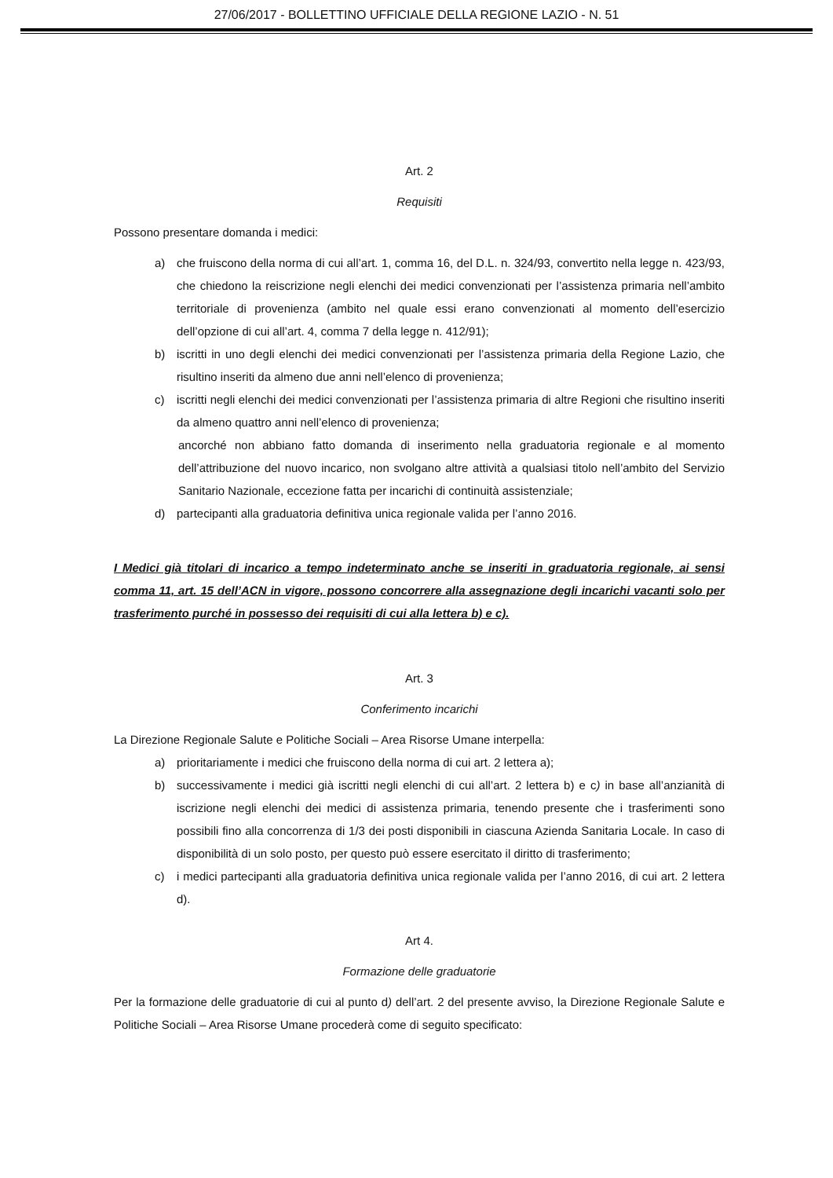27/06/2017 - BOLLETTINO UFFICIALE DELLA REGIONE LAZIO - N. 51
Art. 2
Requisiti
Possono presentare domanda i medici:
a) che fruiscono della norma di cui all’art. 1, comma 16, del D.L. n. 324/93, convertito nella legge n. 423/93, che chiedono la reiscrizione negli elenchi dei medici convenzionati per l’assistenza primaria nell’ambito territoriale di provenienza (ambito nel quale essi erano convenzionati al momento dell’esercizio dell’opzione di cui all’art. 4, comma 7 della legge n. 412/91);
b) iscritti in uno degli elenchi dei medici convenzionati per l’assistenza primaria della Regione Lazio, che risultino inseriti da almeno due anni nell’elenco di provenienza;
c) iscritti negli elenchi dei medici convenzionati per l’assistenza primaria di altre Regioni che risultino inseriti da almeno quattro anni nell’elenco di provenienza;
ancorché non abbiano fatto domanda di inserimento nella graduatoria regionale e al momento dell’attribuzione del nuovo incarico, non svolgano altre attività a qualsiasi titolo nell’ambito del Servizio Sanitario Nazionale, eccezione fatta per incarichi di continuità assistenziale;
d) partecipanti alla graduatoria definitiva unica regionale valida per l’anno 2016.
I Medici già titolari di incarico a tempo indeterminato anche se inseriti in graduatoria regionale, ai sensi comma 11, art. 15 dell’ACN in vigore, possono concorrere alla assegnazione degli incarichi vacanti solo per trasferimento purché in possesso dei requisiti di cui alla lettera b) e c).
Art. 3
Conferimento incarichi
La Direzione Regionale Salute e Politiche Sociali – Area Risorse Umane interpella:
a) prioritariamente i medici che fruiscono della norma di cui art. 2 lettera a);
b) successivamente i medici già iscritti negli elenchi di cui all’art. 2 lettera b) e c) in base all’anzianità di iscrizione negli elenchi dei medici di assistenza primaria, tenendo presente che i trasferimenti sono possibili fino alla concorrenza di 1/3 dei posti disponibili in ciascuna Azienda Sanitaria Locale. In caso di disponibilità di un solo posto, per questo può essere esercitato il diritto di trasferimento;
c) i medici partecipanti alla graduatoria definitiva unica regionale valida per l’anno 2016, di cui art. 2 lettera d).
Art 4.
Formazione delle graduatorie
Per la formazione delle graduatorie di cui al punto d) dell’art. 2 del presente avviso, la Direzione Regionale Salute e Politiche Sociali – Area Risorse Umane procederà come di seguito specificato: